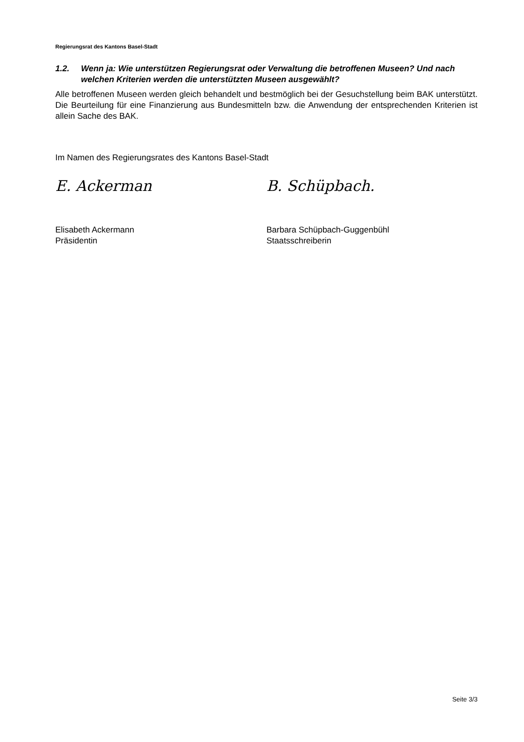Regierungsrat des Kantons Basel-Stadt
1.2. Wenn ja: Wie unterstützen Regierungsrat oder Verwaltung die betroffenen Museen? Und nach welchen Kriterien werden die unterstützten Museen ausgewählt?
Alle betroffenen Museen werden gleich behandelt und bestmöglich bei der Gesuchstellung beim BAK unterstützt. Die Beurteilung für eine Finanzierung aus Bundesmitteln bzw. die Anwendung der entsprechenden Kriterien ist allein Sache des BAK.
Im Namen des Regierungsrates des Kantons Basel-Stadt
E. Ackerman B. Schüpbach.
Elisabeth Ackermann
Präsidentin
Barbara Schüpbach-Guggenbühl
Staatsschreiberin
Seite 3/3